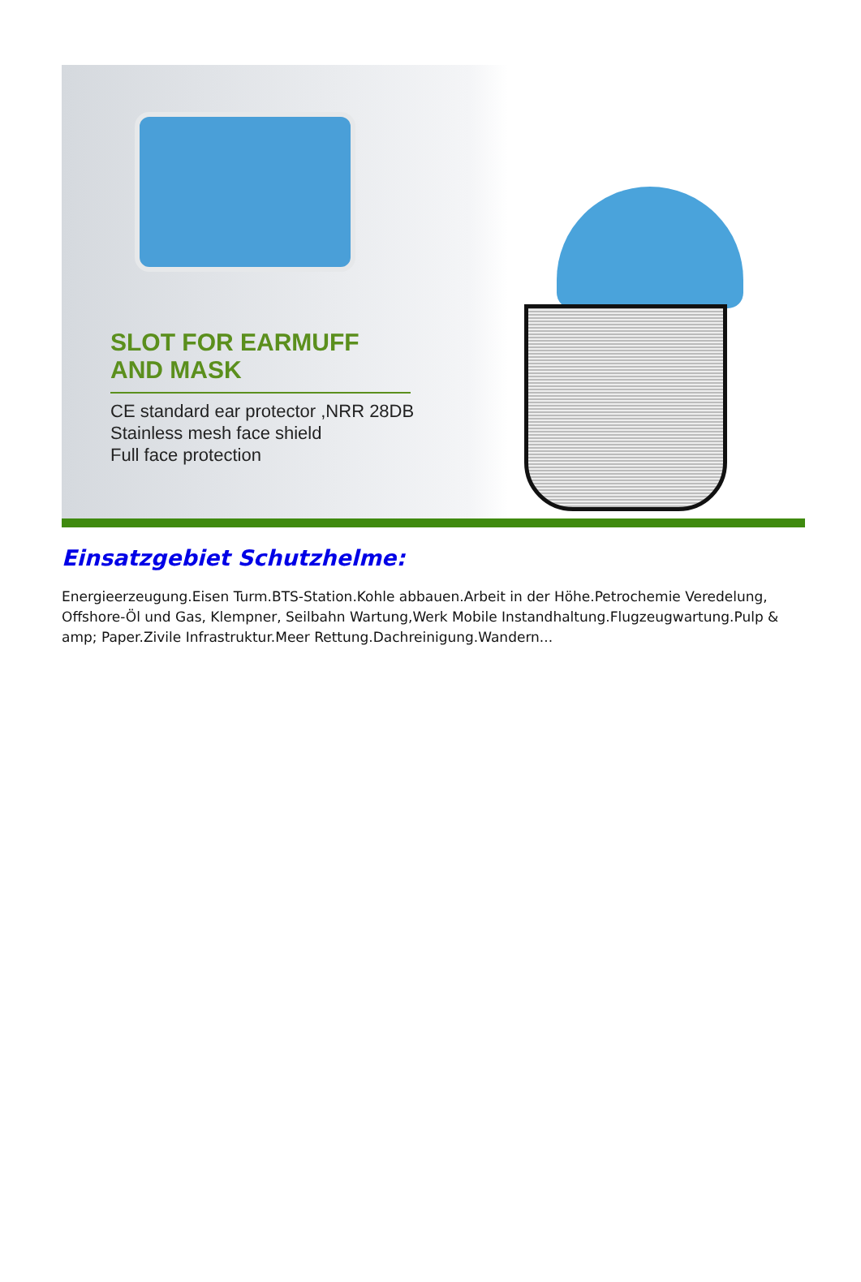SLOT FOR EARMUFF AND MASK
CE standard ear protector ,NRR 28DB
Stainless mesh face shield
Full face protection
Einsatzgebiet Schutzhelme:
Energieerzeugung.Eisen Turm.BTS-Station.Kohle abbauen.Arbeit in der Höhe.Petrochemie Veredelung, Offshore-Öl und Gas, Klempner, Seilbahn Wartung,Werk Mobile Instandhaltung.Flugzeugwartung.Pulp & amp; Paper.Zivile Infrastruktur.Meer Rettung.Dachreinigung.Wandern...